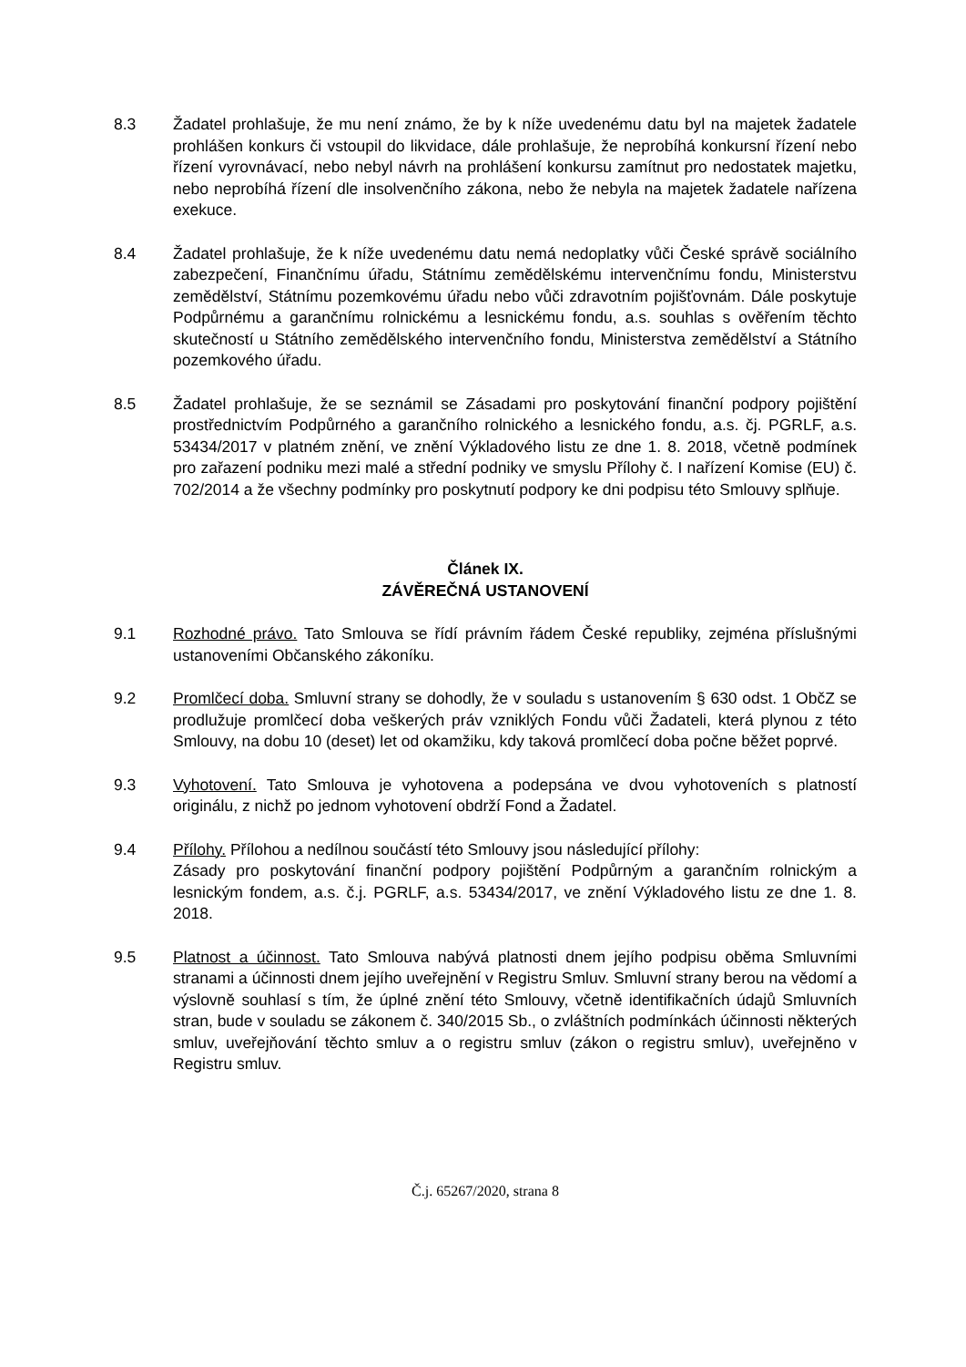8.3 Žadatel prohlašuje, že mu není známo, že by k níže uvedenému datu byl na majetek žadatele prohlášen konkurs či vstoupil do likvidace, dále prohlašuje, že neprobíhá konkursní řízení nebo řízení vyrovnávací, nebo nebyl návrh na prohlášení konkursu zamítnut pro nedostatek majetku, nebo neprobíhá řízení dle insolvenčního zákona, nebo že nebyla na majetek žadatele nařízena exekuce.
8.4 Žadatel prohlašuje, že k níže uvedenému datu nemá nedoplatky vůči České správě sociálního zabezpečení, Finančnímu úřadu, Státnímu zemědělskému intervenčnímu fondu, Ministerstvu zemědělství, Státnímu pozemkovému úřadu nebo vůči zdravotním pojišťovnám. Dále poskytuje Podpůrnému a garančnímu rolnickému a lesnickému fondu, a.s. souhlas s ověřením těchto skutečností u Státního zemědělského intervenčního fondu, Ministerstva zemědělství a Státního pozemkového úřadu.
8.5 Žadatel prohlašuje, že se seznámil se Zásadami pro poskytování finanční podpory pojištění prostřednictvím Podpůrného a garančního rolnického a lesnického fondu, a.s. čj. PGRLF, a.s. 53434/2017 v platném znění, ve znění Výkladového listu ze dne 1. 8. 2018, včetně podmínek pro zařazení podniku mezi malé a střední podniky ve smyslu Přílohy č. I nařízení Komise (EU) č. 702/2014 a že všechny podmínky pro poskytnutí podpory ke dni podpisu této Smlouvy splňuje.
Článek IX.
ZÁVĚREČNÁ USTANOVENÍ
9.1 Rozhodné právo. Tato Smlouva se řídí právním řádem České republiky, zejména příslušnými ustanoveními Občanského zákoníku.
9.2 Promlčecí doba. Smluvní strany se dohodly, že v souladu s ustanovením § 630 odst. 1 ObčZ se prodlužuje promlčecí doba veškerých práv vzniklých Fondu vůči Žadateli, která plynou z této Smlouvy, na dobu 10 (deset) let od okamžiku, kdy taková promlčecí doba počne běžet poprvé.
9.3 Vyhotovení. Tato Smlouva je vyhotovena a podepsána ve dvou vyhotoveních s platností originálu, z nichž po jednom vyhotovení obdrží Fond a Žadatel.
9.4 Přílohy. Přílohou a nedílnou součástí této Smlouvy jsou následující přílohy:
Zásady pro poskytování finanční podpory pojištění Podpůrným a garančním rolnickým a lesnickým fondem, a.s. č.j. PGRLF, a.s. 53434/2017, ve znění Výkladového listu ze dne 1. 8. 2018.
9.5 Platnost a účinnost. Tato Smlouva nabývá platnosti dnem jejího podpisu oběma Smluvními stranami a účinnosti dnem jejího uveřejnění v Registru Smluv. Smluvní strany berou na vědomí a výslovně souhlasí s tím, že úplné znění této Smlouvy, včetně identifikačních údajů Smluvních stran, bude v souladu se zákonem č. 340/2015 Sb., o zvláštních podmínkách účinnosti některých smluv, uveřejňování těchto smluv a o registru smluv (zákon o registru smluv), uveřejněno v Registru smluv.
Č.j. 65267/2020, strana 8